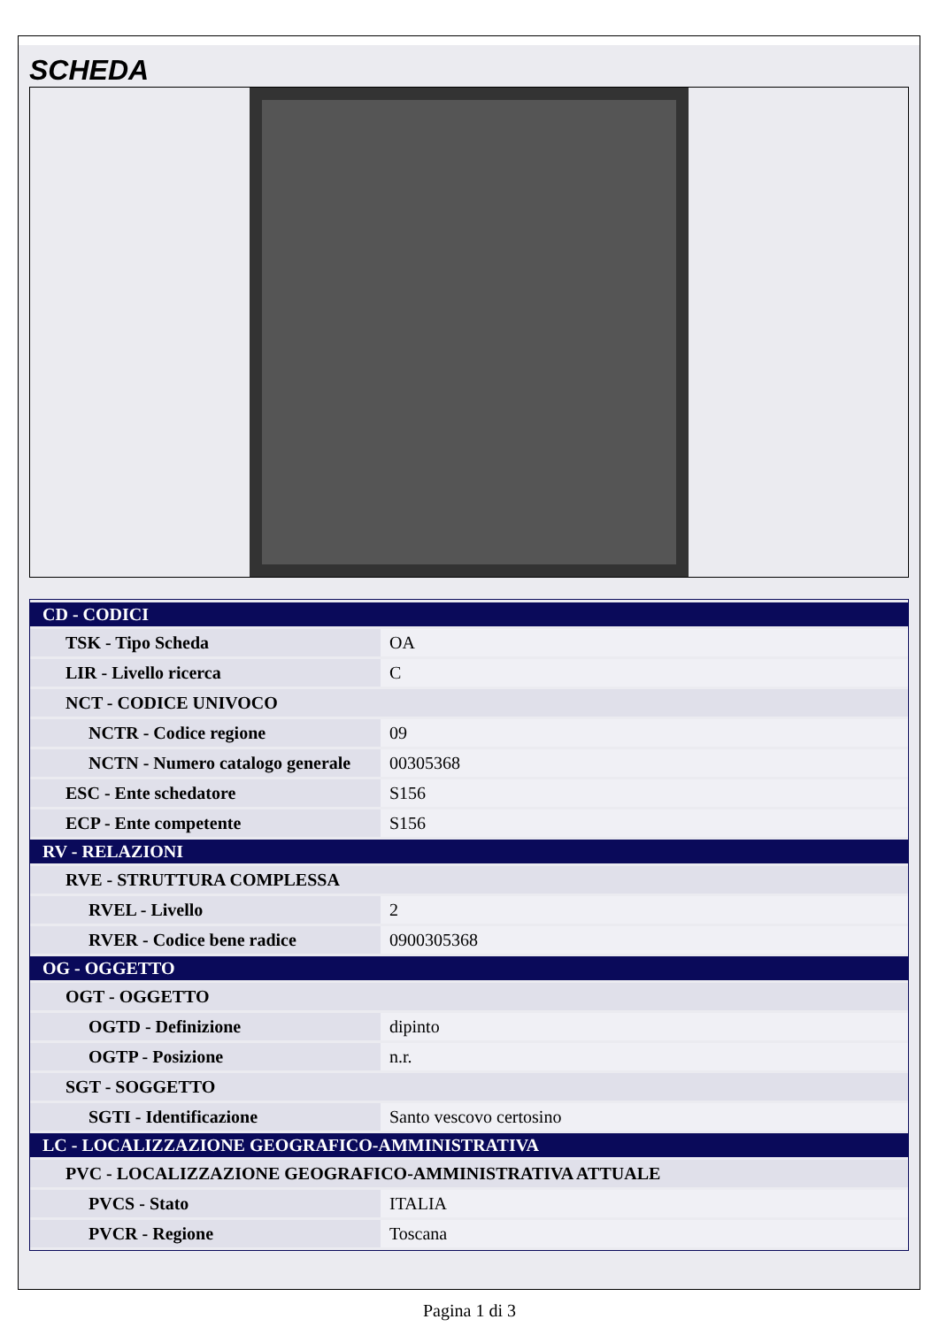SCHEDA
| CD - CODICI | |
| TSK - Tipo Scheda | OA |
| LIR - Livello ricerca | C |
| NCT - CODICE UNIVOCO | |
| NCTR - Codice regione | 09 |
| NCTN - Numero catalogo generale | 00305368 |
| ESC - Ente schedatore | S156 |
| ECP - Ente competente | S156 |
| RV - RELAZIONI | |
| RVE - STRUTTURA COMPLESSA | |
| RVEL - Livello | 2 |
| RVER - Codice bene radice | 0900305368 |
| OG - OGGETTO | |
| OGT - OGGETTO | |
| OGTD - Definizione | dipinto |
| OGTP - Posizione | n.r. |
| SGT - SOGGETTO | |
| SGTI - Identificazione | Santo vescovo certosino |
| LC - LOCALIZZAZIONE GEOGRAFICO-AMMINISTRATIVA | |
| PVC - LOCALIZZAZIONE GEOGRAFICO-AMMINISTRATIVA ATTUALE | |
| PVCS - Stato | ITALIA |
| PVCR - Regione | Toscana |
Pagina 1 di 3